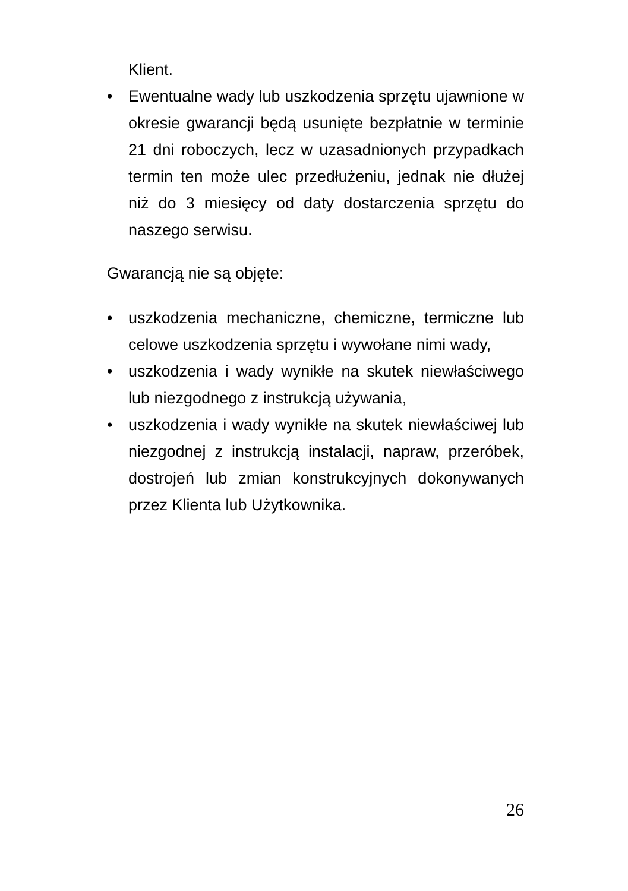Klient.
• Ewentualne wady lub uszkodzenia sprzętu ujawnione w okresie gwarancji będą usunięte bezpłatnie w terminie 21 dni roboczych, lecz w uzasadnionych przypadkach termin ten może ulec przedłużeniu, jednak nie dłużej niż do 3 miesięcy od daty dostarczenia sprzętu do naszego serwisu.
Gwarancją nie są objęte:
• uszkodzenia mechaniczne, chemiczne, termiczne lub celowe uszkodzenia sprzętu i wywołane nimi wady,
• uszkodzenia i wady wynikłe na skutek niewłaściwego lub niezgodnego z instrukcją używania,
• uszkodzenia i wady wynikłe na skutek niewłaściwej lub niezgodnej z instrukcją instalacji, napraw, przeróbek, dostrojeń lub zmian konstrukcyjnych dokonywanych przez Klienta lub Użytkownika.
26